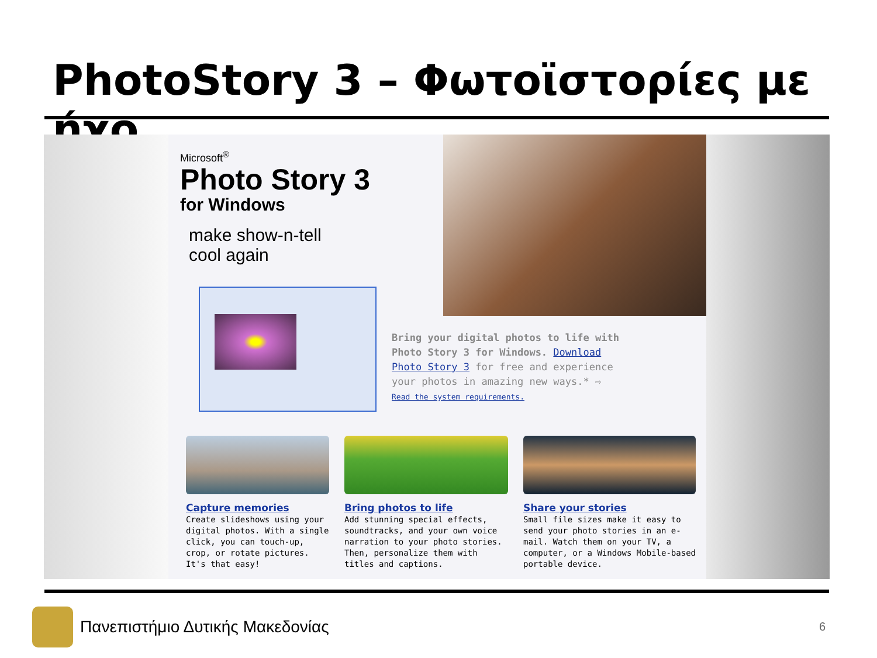PhotoStory 3 – Φωτοϊστορίες με ήχο
Microsoft<sup>®</sup>
Photo Story 3
for Windows
make show-n-tell
cool again
Bring your digital photos to life with Photo Story 3 for Windows. Download Photo Story 3 for free and experience your photos in amazing new ways.* ⇨
Read the system requirements.
Capture memories
Create slideshows using your digital photos. With a single click, you can touch-up, crop, or rotate pictures. It's that easy!
Bring photos to life
Add stunning special effects, soundtracks, and your own voice narration to your photo stories. Then, personalize them with titles and captions.
Share your stories
Small file sizes make it easy to send your photo stories in an e-mail. Watch them on your TV, a computer, or a Windows Mobile-based portable device.
Πανεπιστήμιο Δυτικής Μακεδονίας
6